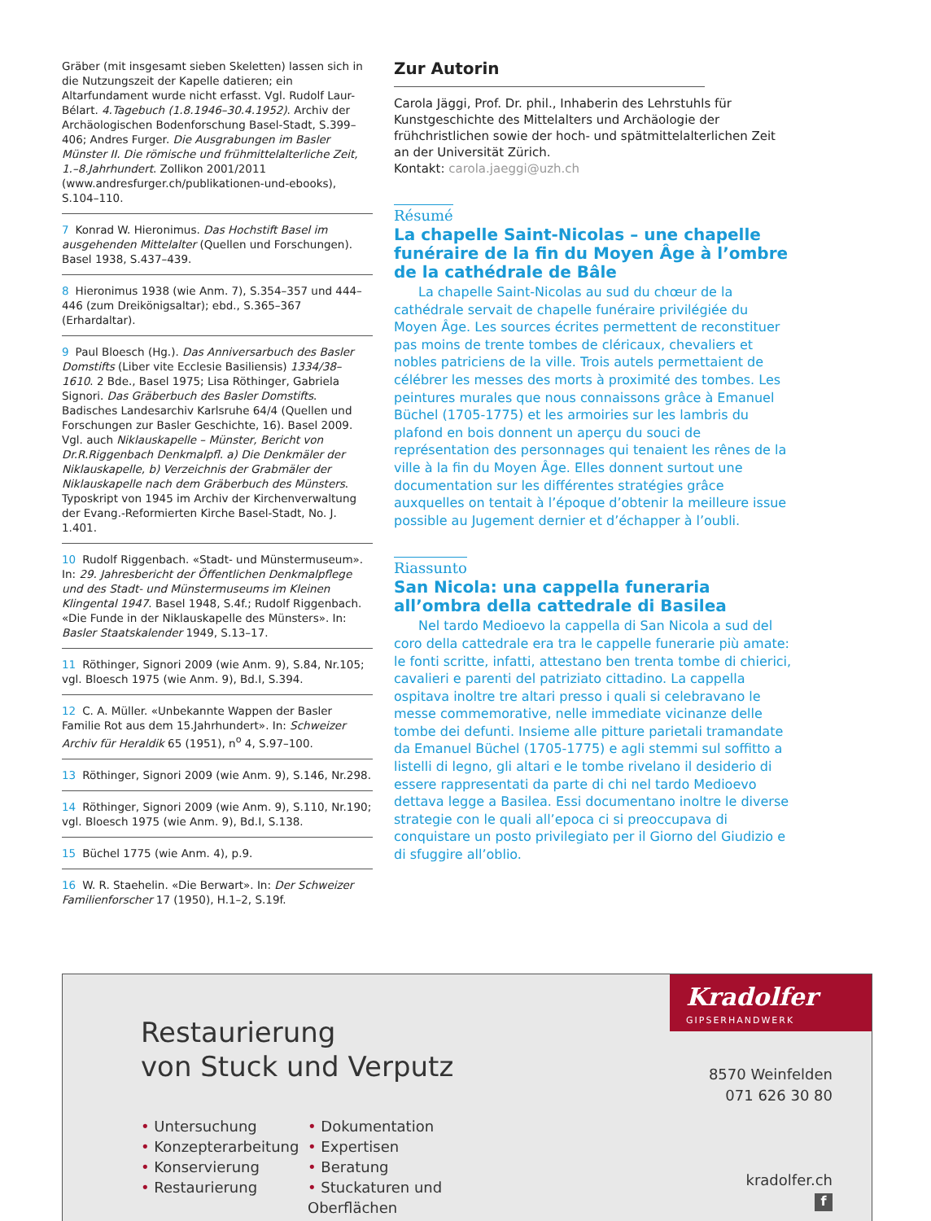Gräber (mit insgesamt sieben Skeletten) lassen sich in die Nutzungszeit der Kapelle datieren; ein Altarfundament wurde nicht erfasst. Vgl. Rudolf Laur-Bélart. 4.Tagebuch (1.8.1946–30.4.1952). Archiv der Archäologischen Bodenforschung Basel-Stadt, S.399–406; Andres Furger. Die Ausgrabungen im Basler Münster II. Die römische und frühmittelalterliche Zeit, 1.–8.Jahrhundert. Zollikon 2001/2011 (www.andresfurger.ch/publikationen-und-ebooks), S.104–110.
7 Konrad W. Hieronimus. Das Hochstift Basel im ausgehenden Mittelalter (Quellen und Forschungen). Basel 1938, S.437–439.
8 Hieronimus 1938 (wie Anm. 7), S.354–357 und 444–446 (zum Dreikönigsaltar); ebd., S.365–367 (Erhardaltar).
9 Paul Bloesch (Hg.). Das Anniversarbuch des Basler Domstifts (Liber vite Ecclesie Basiliensis) 1334/38–1610. 2 Bde., Basel 1975; Lisa Röthinger, Gabriela Signori. Das Gräberbuch des Basler Domstifts. Badisches Landesarchiv Karlsruhe 64/4 (Quellen und Forschungen zur Basler Geschichte, 16). Basel 2009. Vgl. auch Niklauskapelle – Münster, Bericht von Dr.R.Riggenbach Denkmalpfl. a) Die Denkmäler der Niklauskapelle, b) Verzeichnis der Grabmäler der Niklauskapelle nach dem Gräberbuch des Münsters. Typoskript von 1945 im Archiv der Kirchenverwaltung der Evang.-Reformierten Kirche Basel-Stadt, No. J. 1.401.
10 Rudolf Riggenbach. «Stadt- und Münstermuseum». In: 29. Jahresbericht der Öffentlichen Denkmalpflege und des Stadt- und Münstermuseums im Kleinen Klingental 1947. Basel 1948, S.4f.; Rudolf Riggenbach. «Die Funde in der Niklauskapelle des Münsters». In: Basler Staatskalender 1949, S.13–17.
11 Röthinger, Signori 2009 (wie Anm. 9), S.84, Nr.105; vgl. Bloesch 1975 (wie Anm. 9), Bd.I, S.394.
12 C. A. Müller. «Unbekannte Wappen der Basler Familie Rot aus dem 15.Jahrhundert». In: Schweizer Archiv für Heraldik 65 (1951), n<sup>o</sup> 4, S.97–100.
13 Röthinger, Signori 2009 (wie Anm. 9), S.146, Nr.298.
14 Röthinger, Signori 2009 (wie Anm. 9), S.110, Nr.190; vgl. Bloesch 1975 (wie Anm. 9), Bd.I, S.138.
15 Büchel 1775 (wie Anm. 4), p.9.
16 W. R. Staehelin. «Die Berwart». In: Der Schweizer Familienforscher 17 (1950), H.1–2, S.19f.
Zur Autorin
Carola Jäggi, Prof. Dr. phil., Inhaberin des Lehrstuhls für Kunstgeschichte des Mittelalters und Archäologie der frühchristlichen sowie der hoch- und spätmittelalterlichen Zeit an der Universität Zürich.
Kontakt: carola.jaeggi@uzh.ch
Résumé
La chapelle Saint-Nicolas – une chapelle funéraire de la fin du Moyen Âge à l’ombre de la cathédrale de Bâle
La chapelle Saint-Nicolas au sud du chœur de la cathédrale servait de chapelle funéraire privilégiée du Moyen Âge. Les sources écrites permettent de reconstituer pas moins de trente tombes de cléricaux, chevaliers et nobles patriciens de la ville. Trois autels permettaient de célébrer les messes des morts à proximité des tombes. Les peintures murales que nous connaissons grâce à Emanuel Büchel (1705-1775) et les armoiries sur les lambris du plafond en bois donnent un aperçu du souci de représentation des personnages qui tenaient les rênes de la ville à la fin du Moyen Âge. Elles donnent surtout une documentation sur les différentes stratégies grâce auxquelles on tentait à l’époque d’obtenir la meilleure issue possible au Jugement dernier et d’échapper à l’oubli.
Riassunto
San Nicola: una cappella funeraria all’ombra della cattedrale di Basilea
Nel tardo Medioevo la cappella di San Nicola a sud del coro della cattedrale era tra le cappelle funerarie più amate: le fonti scritte, infatti, attestano ben trenta tombe di chierici, cavalieri e parenti del patriziato cittadino. La cappella ospitava inoltre tre altari presso i quali si celebravano le messe commemorative, nelle immediate vicinanze delle tombe dei defunti. Insieme alle pitture parietali tramandate da Emanuel Büchel (1705-1775) e agli stemmi sul soffitto a listelli di legno, gli altari e le tombe rivelano il desiderio di essere rappresentati da parte di chi nel tardo Medioevo dettava legge a Basilea. Essi documentano inoltre le diverse strategie con le quali all’epoca ci si preoccupava di conquistare un posto privilegiato per il Giorno del Giudizio e di sfuggire all’oblio.
Restaurierung
von Stuck und Verputz
• Untersuchung
• Konzepterarbeitung
• Konservierung
• Restaurierung
• Dokumentation
• Expertisen
• Beratung
• Stuckaturen und Oberflächen
Kradolfer
GIPSERHANDWERK
8570 Weinfelden
071 626 30 80
kradolfer.ch
f